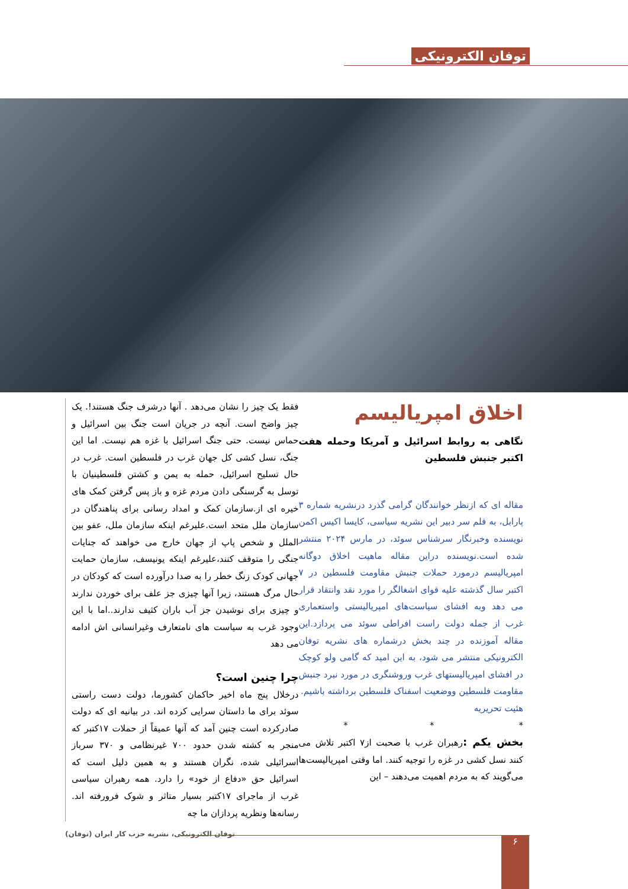توفان الکترونیکی
اخلاق امپریالیسم
نگاهی به روابط اسرائیل و آمریکا وحمله هفت اکتبر جنبش فلسطین
مقاله ای که ازنظر خوانندگان گرامی گذرد درنشریه شماره ۳ پارابل، به قلم سر دبیر این نشریه سیاسی، کایسا اکیس اکمن نویسنده وخبرنگار سرشناس سوئد، در مارس ۲۰۲۴ منتشر شده است.نویسنده دراین مقاله ماهیت اخلاق دوگانه امپریالیسم درمورد حملات جنبش مقاومت فلسطین در ۷ اکتبر سال گذشته علیه قوای اشغالگر را مورد نقد وانتقاد قرار می دهد وبه افشای سیاست‌های امپریالیستی واستعماری غرب از جمله دولت راست افراطی سوئد می پردازد.این مقاله آموزنده در چند بخش درشماره های نشریه توفان الکترونیکی منتشر می شود، به این امید که گامی ولو کوچک در افشای امپریالیستهای غرب وروشنگری در مورد نبرد جنبش مقاومت فلسطین ووضعیت اسفناک فلسطین برداشته باشیم.
هئیت تحریریه
* * *
بخش یکم : رهبران غرب با صحبت از۷ اکتبر تلاش می کنند نسل کشی در غزه را توجیه کنند. اما وقتی امپریالیست‌ها می‌گویند که به مردم اهمیت می‌دهند – این
فقط یک چیز را نشان می‌دهد . آنها درشرف جنگ هستند!. یک چیز واضح است. آنچه در جریان است جنگ بین اسرائیل و حماس نیست. حتی جنگ اسرائیل با غزه هم نیست. اما این جنگ، نسل کشی کل جهان غرب در فلسطین است. غرب در حال تسلیح اسرائیل، حمله به یمن و کشتن فلسطینیان با توسل به گرسنگی دادن مردم غزه و باز پس گرفتن کمک های خیره ای از.سازمان کمک و امداد رسانی برای پناهندگان در سازمان ملل متحد است.علیرغم اینکه سازمان ملل، عفو بین الملل و شخص پاپ از جهان خارج می خواهند که جنایات جنگی را متوقف کنند،علیرغم اینکه یونیسف، سازمان حمایت جهانی کودک زنگ خطر را به صدا درآورده است که کودکان در حال مرگ هستند، زیرا آنها چیزی جز علف برای خوردن ندارند و چیزی برای نوشیدن جز آب باران کثیف ندارند..اما با این وجود غرب به سیاست های نامتعارف وغیرانسانی اش ادامه می دهد
چرا چنین است؟
درخلال پنج ماه اخیر حاکمان کشورما، دولت دست راستی سوئد برای ما داستان سرایی کرده اند. در بیانیه ای که دولت صادرکرده است چنین آمد که آنها عمیقاً از حملات ۱۷کتبر که منجر به کشته شدن حدود ۷۰۰ غیرنظامی و ۳۷۰ سرباز اسرائیلی شده، نگران هستند و به همین دلیل است که اسرائیل حق «دفاع از خود» را دارد. همه رهبران سیاسی غرب از ماجرای ۱۷کتبر بسیار متاثر و شوک فرورفته اند. رسانه‌ها ونظریه پردازان ما چه
توفان الکترونیکی، نشریه حزب کار ایران (توفان)
۶